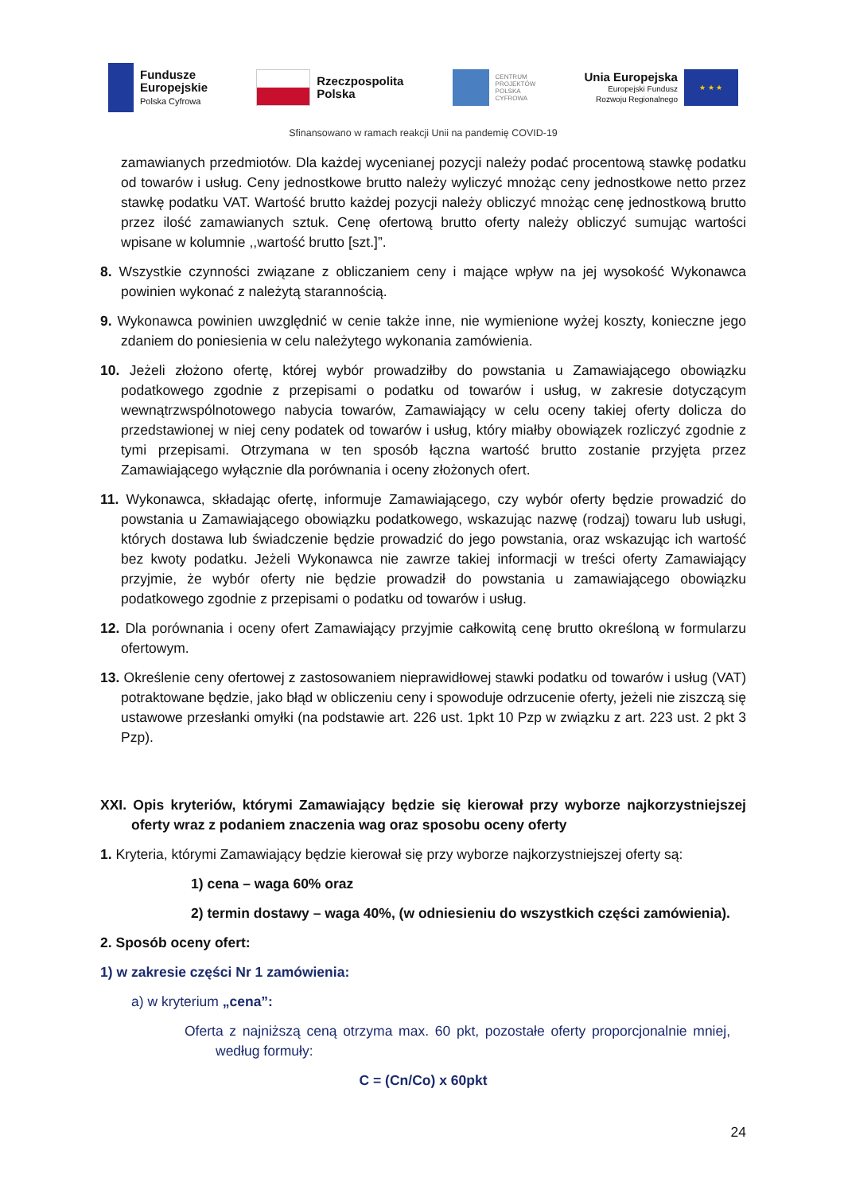Fundusze
Europejskie
Polska Cyfrowa
Rzeczpospolita
Polska
CENTRUM
PROJEKTÓW
POLSKA
CYFROWA
Unia Europejska
Europejski Fundusz
Rozwoju Regionalnego
★ ★ ★
Sfinansowano w ramach reakcji Unii na pandemię COVID-19
zamawianych przedmiotów. Dla każdej wycenianej pozycji należy podać procentową stawkę podatku od towarów i usług. Ceny jednostkowe brutto należy wyliczyć mnożąc ceny jednostkowe netto przez stawkę podatku VAT. Wartość brutto każdej pozycji należy obliczyć mnożąc cenę jednostkową brutto przez ilość zamawianych sztuk. Cenę ofertową brutto oferty należy obliczyć sumując wartości wpisane w kolumnie ,,wartość brutto [szt.]”.
8. Wszystkie czynności związane z obliczaniem ceny i mające wpływ na jej wysokość Wykonawca powinien wykonać z należytą starannością.
9. Wykonawca powinien uwzględnić w cenie także inne, nie wymienione wyżej koszty, konieczne jego zdaniem do poniesienia w celu należytego wykonania zamówienia.
10. Jeżeli złożono ofertę, której wybór prowadziłby do powstania u Zamawiającego obowiązku podatkowego zgodnie z przepisami o podatku od towarów i usług, w zakresie dotyczącym wewnątrzwspólnotowego nabycia towarów, Zamawiający w celu oceny takiej oferty dolicza do przedstawionej w niej ceny podatek od towarów i usług, który miałby obowiązek rozliczyć zgodnie z tymi przepisami. Otrzymana w ten sposób łączna wartość brutto zostanie przyjęta przez Zamawiającego wyłącznie dla porównania i oceny złożonych ofert.
11. Wykonawca, składając ofertę, informuje Zamawiającego, czy wybór oferty będzie prowadzić do powstania u Zamawiającego obowiązku podatkowego, wskazując nazwę (rodzaj) towaru lub usługi, których dostawa lub świadczenie będzie prowadzić do jego powstania, oraz wskazując ich wartość bez kwoty podatku. Jeżeli Wykonawca nie zawrze takiej informacji w treści oferty Zamawiający przyjmie, że wybór oferty nie będzie prowadził do powstania u zamawiającego obowiązku podatkowego zgodnie z przepisami o podatku od towarów i usług.
12. Dla porównania i oceny ofert Zamawiający przyjmie całkowitą cenę brutto określoną w formularzu ofertowym.
13. Określenie ceny ofertowej z zastosowaniem nieprawidłowej stawki podatku od towarów i usług (VAT) potraktowane będzie, jako błąd w obliczeniu ceny i spowoduje odrzucenie oferty, jeżeli nie ziszczą się ustawowe przesłanki omyłki (na podstawie art. 226 ust. 1pkt 10 Pzp w związku z art. 223 ust. 2 pkt 3 Pzp).
XXI. Opis kryteriów, którymi Zamawiający będzie się kierował przy wyborze najkorzystniejszej oferty wraz z podaniem znaczenia wag oraz sposobu oceny oferty
1. Kryteria, którymi Zamawiający będzie kierował się przy wyborze najkorzystniejszej oferty są:
1) cena – waga 60% oraz
2) termin dostawy – waga 40%, (w odniesieniu do wszystkich części zamówienia).
2. Sposób oceny ofert:
1) w zakresie części Nr 1 zamówienia:
a) w kryterium „cena”:
Oferta z najniższą ceną otrzyma max. 60 pkt, pozostałe oferty proporcjonalnie mniej, według formuły:
C = (Cn/Co) x 60pkt
24